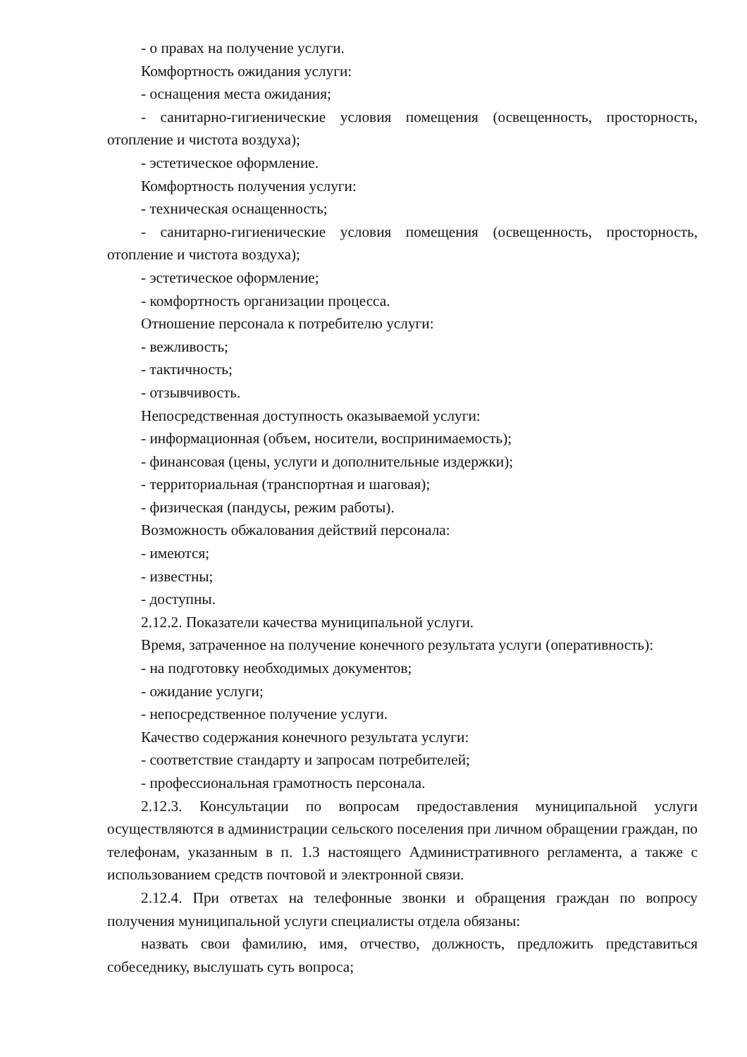- о правах на получение услуги.
Комфортность ожидания услуги:
- оснащения места ожидания;
- санитарно-гигиенические условия помещения (освещенность, просторность, отопление и чистота воздуха);
- эстетическое оформление.
Комфортность получения услуги:
- техническая оснащенность;
- санитарно-гигиенические условия помещения (освещенность, просторность, отопление и чистота воздуха);
- эстетическое оформление;
- комфортность организации процесса.
Отношение персонала к потребителю услуги:
- вежливость;
- тактичность;
- отзывчивость.
Непосредственная доступность оказываемой услуги:
- информационная (объем, носители, воспринимаемость);
- финансовая (цены, услуги и дополнительные издержки);
- территориальная (транспортная и шаговая);
- физическая (пандусы, режим работы).
Возможность обжалования действий персонала:
- имеются;
- известны;
- доступны.
2.12.2. Показатели качества муниципальной услуги.
Время, затраченное на получение конечного результата услуги (оперативность):
- на подготовку необходимых документов;
- ожидание услуги;
- непосредственное получение услуги.
Качество содержания конечного результата услуги:
- соответствие стандарту и запросам потребителей;
- профессиональная грамотность персонала.
2.12.3. Консультации по вопросам предоставления муниципальной услуги осуществляются в администрации сельского поселения при личном обращении граждан, по телефонам, указанным в п. 1.3 настоящего Административного регламента, а также с использованием средств почтовой и электронной связи.
2.12.4. При ответах на телефонные звонки и обращения граждан по вопросу получения муниципальной услуги специалисты отдела обязаны:
назвать свои фамилию, имя, отчество, должность, предложить представиться собеседнику, выслушать суть вопроса;